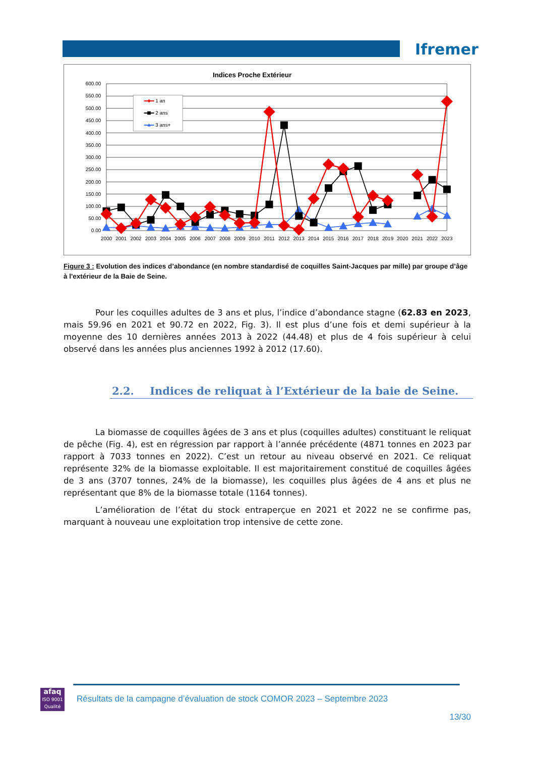Ifremer
Indices Proche Extérieur
600.00
550.00
500.00
450.00
400.00
350.00
300.00
250.00
200.00
150.00
100.00
50.00
0.00
2000
2001
2002
2003
2004
2005
2006
2007
2008
2009
2010
2011
2012
2013
2014
2015
2016
2017
2018
2019
2020
2021
2022
2023
1 an
2 ans
3 ans+
Figure 3 : Evolution des indices d’abondance (en nombre standardisé de coquilles Saint-Jacques par mille) par groupe d’âge à l'extérieur de la Baie de Seine.
Pour les coquilles adultes de 3 ans et plus, l’indice d’abondance stagne (62.83 en 2023, mais 59.96 en 2021 et 90.72 en 2022, Fig. 3). Il est plus d’une fois et demi supérieur à la moyenne des 10 dernières années 2013 à 2022 (44.48) et plus de 4 fois supérieur à celui observé dans les années plus anciennes 1992 à 2012 (17.60).
2.2. Indices de reliquat à l’Extérieur de la baie de Seine.
La biomasse de coquilles âgées de 3 ans et plus (coquilles adultes) constituant le reliquat de pêche (Fig. 4), est en régression par rapport à l’année précédente (4871 tonnes en 2023 par rapport à 7033 tonnes en 2022). C’est un retour au niveau observé en 2021. Ce reliquat représente 32% de la biomasse exploitable. Il est majoritairement constitué de coquilles âgées de 3 ans (3707 tonnes, 24% de la biomasse), les coquilles plus âgées de 4 ans et plus ne représentant que 8% de la biomasse totale (1164 tonnes).
L’amélioration de l’état du stock entraperçue en 2021 et 2022 ne se confirme pas, marquant à nouveau une exploitation trop intensive de cette zone.
afaq
ISO 9001
Qualité
Résultats de la campagne d’évaluation de stock COMOR 2023 – Septembre 2023
13/30